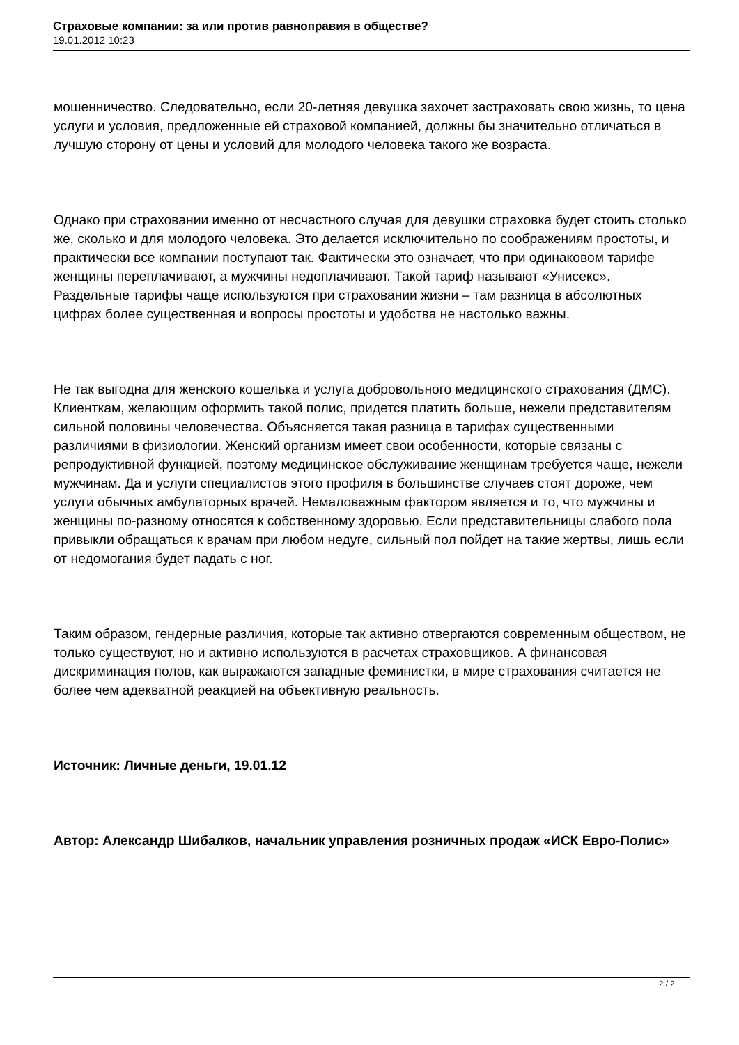Страховые компании: за или против равноправия в обществе?
19.01.2012 10:23
мошенничество. Следовательно, если 20-летняя девушка захочет застраховать свою жизнь, то цена услуги и условия, предложенные ей страховой компанией, должны бы значительно отличаться в лучшую сторону от цены и условий для молодого человека такого же возраста.
Однако при страховании именно от несчастного случая для девушки страховка будет стоить столько же, сколько и для молодого человека. Это делается исключительно по соображениям простоты, и практически все компании поступают так. Фактически это означает, что при одинаковом тарифе женщины переплачивают, а мужчины недоплачивают. Такой тариф называют «Унисекс». Раздельные тарифы чаще используются при страховании жизни – там разница в абсолютных цифрах более существенная и вопросы простоты и удобства не настолько важны.
Не так выгодна для женского кошелька и услуга добровольного медицинского страхования (ДМС). Клиенткам, желающим оформить такой полис, придется платить больше, нежели представителям сильной половины человечества. Объясняется такая разница в тарифах существенными различиями в физиологии. Женский организм имеет свои особенности, которые связаны с репродуктивной функцией, поэтому медицинское обслуживание женщинам требуется чаще, нежели мужчинам. Да и услуги специалистов этого профиля в большинстве случаев стоят дороже, чем услуги обычных амбулаторных врачей. Немаловажным фактором является и то, что мужчины и женщины по-разному относятся к собственному здоровью. Если представительницы слабого пола привыкли обращаться к врачам при любом недуге, сильный пол пойдет на такие жертвы, лишь если от недомогания будет падать с ног.
Таким образом, гендерные различия, которые так активно отвергаются современным обществом, не только существуют, но и активно используются в расчетах страховщиков. А финансовая дискриминация полов, как выражаются западные феминистки, в мире страхования считается не более чем адекватной реакцией на объективную реальность.
Источник: Личные деньги, 19.01.12
Автор: Александр Шибалков, начальник управления розничных продаж «ИСК Евро-Полис»
2 / 2